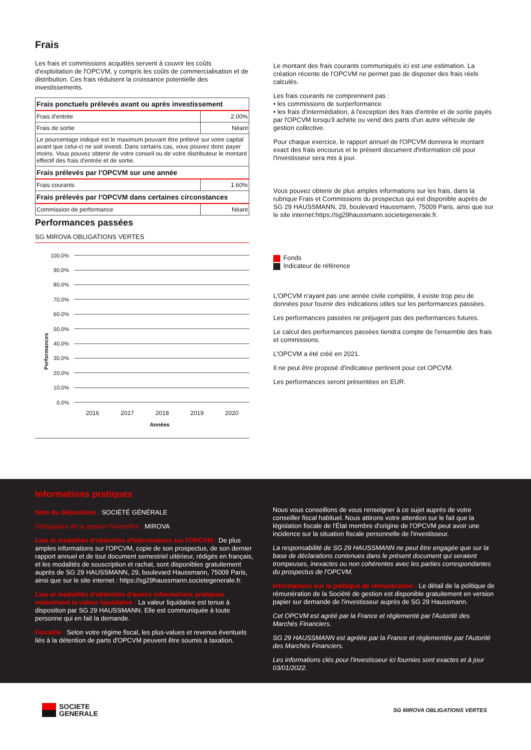Frais
Les frais et commissions acquittés servent à couvrir les coûts d'exploitation de l'OPCVM, y compris les coûts de commercialisation et de distribution. Ces frais réduisent la croissance potentielle des investissements.
| Frais ponctuels prélevés avant ou après investissement | |
| --- | --- |
| Frais d'entrée | 2.00% |
| Frais de sortie | Néant |
| Le pourcentage indiqué est le maximum pouvant être prélevé sur votre capital avant que celui-ci ne soit investi. Dans certains cas, vous pouvez donc payer moins. Vous pouvez obtenir de votre conseil ou de votre distributeur le montant effectif des frais d'entrée et de sortie. | |
| Frais prélevés par l'OPCVM sur une année | |
| Frais courants | 1.60% |
| Frais prélevés par l'OPCVM dans certaines circonstances | |
| Commission de performance | Néant |
Performances passées
SG MIROVA OBLIGATIONS VERTES
Performances
100.0%
90.0%
80.0%
70.0%
60.0%
50.0%
40.0%
30.0%
20.0%
10.0%
0.0%
2016 2017 2018 2019 2020
Années
Le montant des frais courants communiqués ici est une estimation. La création récente de l'OPCVM ne permet pas de disposer des frais réels calculés.
Les frais courants ne comprennent pas :
• les commissions de surperformance
• les frais d'intermédiation, à l'exception des frais d'entrée et de sortie payés par l'OPCVM lorsqu'il achète ou vend des parts d'un autre véhicule de gestion collective.
Pour chaque exercice, le rapport annuel de l'OPCVM donnera le montant exact des frais encourus et le présent document d'information clé pour l'investisseur sera mis à jour.
Vous pouvez obtenir de plus amples informations sur les frais, dans la rubrique Frais et Commissions du prospectus qui est disponible auprès de SG 29 HAUSSMANN, 29, boulevard Haussmann, 75009 Paris, ainsi que sur le site internet:https://sg29haussmann.societegenerale.fr.
Fonds
Indicateur de référence
L'OPCVM n'ayant pas une année civile complète, il existe trop peu de données pour fournir des indications utiles sur les performances passées.
Les performances passées ne préjugent pas des performances futures.
Le calcul des performances passées tiendra compte de l'ensemble des frais et commissions.
L'OPCVM a été créé en 2021.
Il ne peut être proposé d'indicateur pertinent pour cet OPCVM.
Les performances seront présentées en EUR.
Informations pratiques
Nom du dépositaire : SOCIÉTÉ GÉNÉRALE
Délégataire de la gestion Financière : MIROVA
Lieu et modalités d'obtention d'informations sur l'OPCVM : De plus amples informations sur l'OPCVM, copie de son prospectus, de son dernier rapport annuel et de tout document semestriel ultérieur, rédigés en français, et les modalités de souscription et rachat, sont disponibles gratuitement auprès de SG 29 HAUSSMANN, 29, boulevard Haussmann, 75009 Paris, ainsi que sur le site internet : https://sg29haussmann.societegenerale.fr.
Lieu et modalités d'obtention d'autres informations pratiques notamment la valeur liquidative : La valeur liquidative est tenue à disposition par SG 29 HAUSSMANN. Elle est communiquée à toute personne qui en fait la demande.
Fiscalité : Selon votre régime fiscal, les plus-values et revenus éventuels liés à la détention de parts d'OPCVM peuvent être soumis à taxation.
Nous vous conseillons de vous renseigner à ce sujet auprès de votre conseiller fiscal habituel. Nous attirons votre attention sur le fait que la législation fiscale de l'État membre d'origine de l'OPCVM peut avoir une incidence sur la situation fiscale personnelle de l'investisseur.
La responsabilité de SG 29 HAUSSMANN ne peut être engagée que sur la base de déclarations contenues dans le présent document qui seraient trompeuses, inexactes ou non cohérentes avec les parties correspondantes du prospectus de l'OPCVM.
Informations sur la politique de rémunération : Le détail de la politique de rémunération de la Société de gestion est disponible gratuitement en version papier sur demande de l'investisseur auprès de SG 29 Haussmann.
Cet OPCVM est agréé par la France et réglementé par l'Autorité des Marchés Financiers.
SG 29 HAUSSMANN est agréée par la France et réglementée par l'Autorité des Marchés Financiers.
Les informations clés pour l'investisseur ici fournies sont exactes et à jour 03/01/2022.
SOCIETE
GENERALE
SG MIROVA OBLIGATIONS VERTES